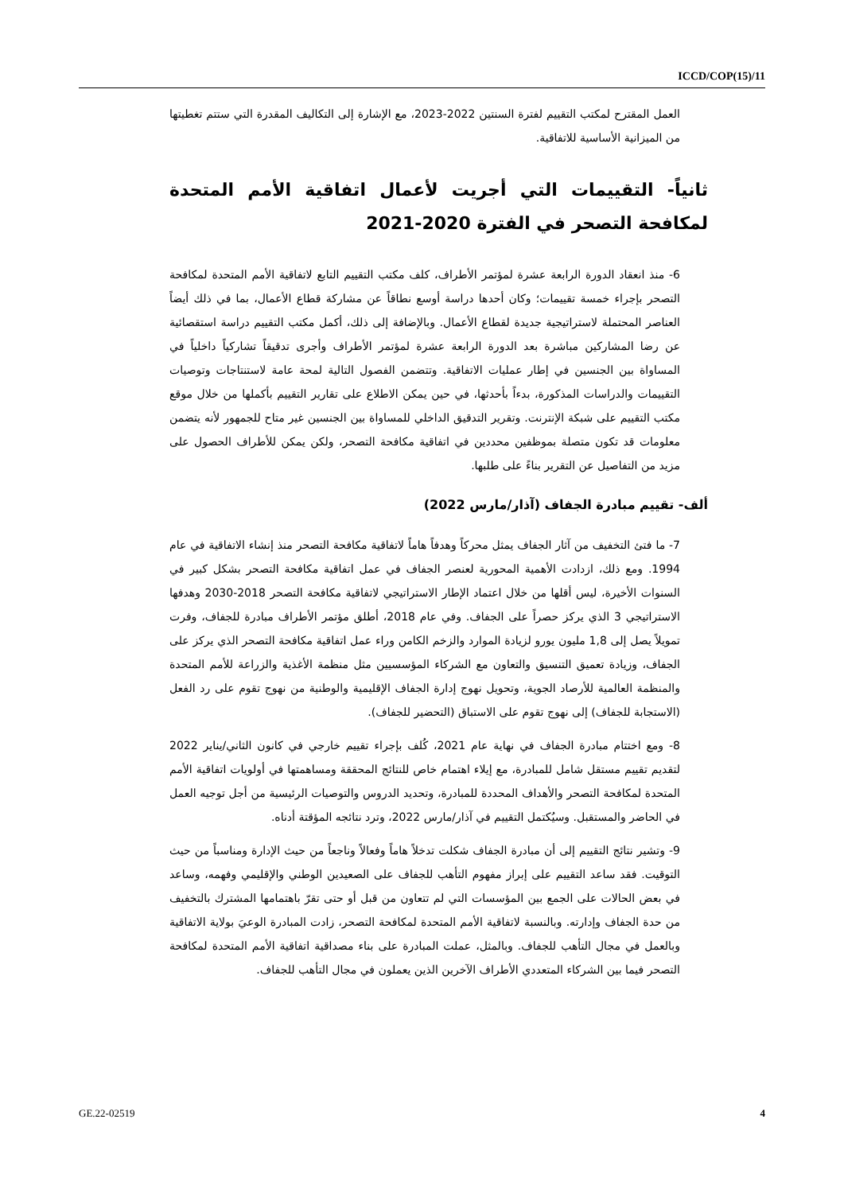ICCD/COP(15)/11
العمل المقترح لمكتب التقييم لفترة السنتين 2022-2023، مع الإشارة إلى التكاليف المقدرة التي ستتم تغطيتها من الميزانية الأساسية للاتفاقية.
ثانياً- التقييمات التي أجريت لأعمال اتفاقية الأمم المتحدة لمكافحة التصحر في الفترة 2020-2021
6- منذ انعقاد الدورة الرابعة عشرة لمؤتمر الأطراف، كلف مكتب التقييم التابع لاتفاقية الأمم المتحدة لمكافحة التصحر بإجراء خمسة تقييمات؛ وكان أحدها دراسة أوسع نطاقاً عن مشاركة قطاع الأعمال، بما في ذلك أيضاً العناصر المحتملة لاستراتيجية جديدة لقطاع الأعمال. وبالإضافة إلى ذلك، أكمل مكتب التقييم دراسة استقصائية عن رضا المشاركين مباشرة بعد الدورة الرابعة عشرة لمؤتمر الأطراف وأجرى تدقيقاً تشاركياً داخلياً في المساواة بين الجنسين في إطار عمليات الاتفاقية. وتتضمن الفصول التالية لمحة عامة لاستنتاجات وتوصيات التقييمات والدراسات المذكورة، بدءاً بأحدثها، في حين يمكن الاطلاع على تقارير التقييم بأكملها من خلال موقع مكتب التقييم على شبكة الإنترنت. وتقرير التدقيق الداخلي للمساواة بين الجنسين غير متاح للجمهور لأنه يتضمن معلومات قد تكون متصلة بموظفين محددين في اتفاقية مكافحة التصحر، ولكن يمكن للأطراف الحصول على مزيد من التفاصيل عن التقرير بناءً على طلبها.
ألف- تقييم مبادرة الجفاف (آذار/مارس 2022)
7- ما فتئ التخفيف من آثار الجفاف يمثل محركاً وهدفاً هاماً لاتفاقية مكافحة التصحر منذ إنشاء الاتفاقية في عام 1994. ومع ذلك، ازدادت الأهمية المحورية لعنصر الجفاف في عمل اتفاقية مكافحة التصحر بشكل كبير في السنوات الأخيرة، ليس أقلها من خلال اعتماد الإطار الاستراتيجي لاتفاقية مكافحة التصحر 2018-2030 وهدفها الاستراتيجي 3 الذي يركز حصراً على الجفاف. وفي عام 2018، أطلق مؤتمر الأطراف مبادرة للجفاف، وفرت تمويلاً يصل إلى 1,8 مليون يورو لزيادة الموارد والزخم الكامن وراء عمل اتفاقية مكافحة التصحر الذي يركز على الجفاف، وزيادة تعميق التنسيق والتعاون مع الشركاء المؤسسيين مثل منظمة الأغذية والزراعة للأمم المتحدة والمنظمة العالمية للأرصاد الجوية، وتحويل نهوج إدارة الجفاف الإقليمية والوطنية من نهوج تقوم على رد الفعل (الاستجابة للجفاف) إلى نهوج تقوم على الاستباق (التحضير للجفاف).
8- ومع اختتام مبادرة الجفاف في نهاية عام 2021، كُلف بإجراء تقييم خارجي في كانون الثاني/يناير 2022 لتقديم تقييم مستقل شامل للمبادرة، مع إيلاء اهتمام خاص للنتائج المحققة ومساهمتها في أولويات اتفاقية الأمم المتحدة لمكافحة التصحر والأهداف المحددة للمبادرة، وتحديد الدروس والتوصيات الرئيسية من أجل توجيه العمل في الحاضر والمستقبل. وسيُكتمل التقييم في آذار/مارس 2022، وترد نتائجه المؤقتة أدناه.
9- وتشير نتائج التقييم إلى أن مبادرة الجفاف شكلت تدخلاً هاماً وفعالاً وناجعاً من حيث الإدارة ومناسباً من حيث التوقيت. فقد ساعد التقييم على إبراز مفهوم التأهب للجفاف على الصعيدين الوطني والإقليمي وفهمه، وساعد في بعض الحالات على الجمع بين المؤسسات التي لم تتعاون من قبل أو حتى تقرّ باهتمامها المشترك بالتخفيف من حدة الجفاف وإدارته. وبالنسبة لاتفاقية الأمم المتحدة لمكافحة التصحر، زادت المبادرة الوعيَ بولاية الاتفاقية وبالعمل في مجال التأهب للجفاف. وبالمثل، عملت المبادرة على بناء مصداقية اتفاقية الأمم المتحدة لمكافحة التصحر فيما بين الشركاء المتعددي الأطراف الآخرين الذين يعملون في مجال التأهب للجفاف.
GE.22-02519 4